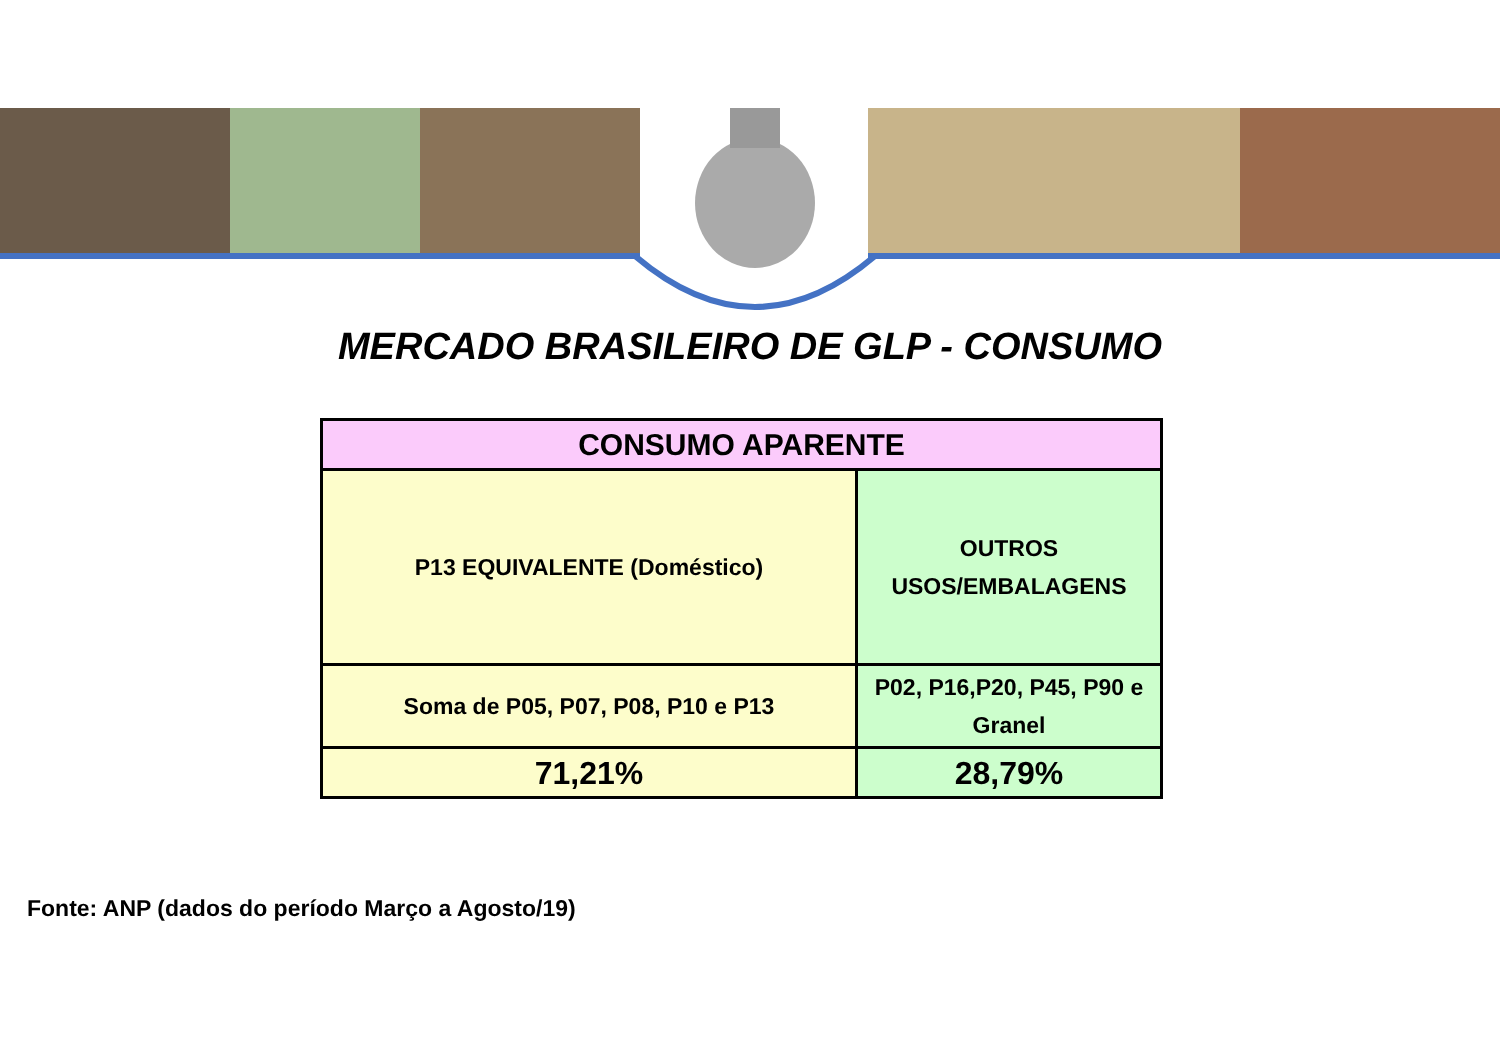MERCADO BRASILEIRO DE GLP - CONSUMO
| CONSUMO APARENTE | |
| --- | --- |
| P13 EQUIVALENTE (Doméstico) | OUTROS USOS/EMBALAGENS |
| Soma de P05, P07, P08, P10 e P13 | P02, P16,P20, P45, P90 e Granel |
| 71,21% | 28,79% |
Fonte: ANP (dados do período Março a Agosto/19)